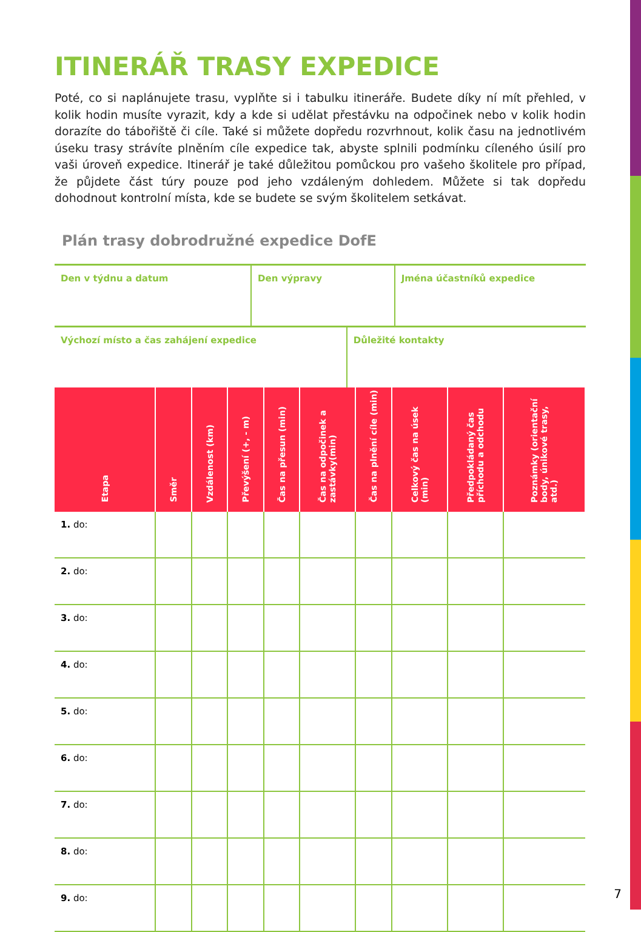ITINERÁŘ TRASY EXPEDICE
Poté, co si naplánujete trasu, vyplňte si i tabulku itineráře. Budete díky ní mít přehled, v kolik hodin musíte vyrazit, kdy a kde si udělat přestávku na odpočinek nebo v kolik hodin dorazíte do tábořiště či cíle. Také si můžete dopředu rozvrhnout, kolik času na jednotlivém úseku trasy strávíte plněním cíle expedice tak, abyste splnili podmínku cíleného úsilí pro vaši úroveň expedice. Itinerář je také důležitou pomůckou pro vašeho školitele pro případ, že půjdete část túry pouze pod jeho vzdáleným dohledem. Můžete si tak dopředu dohodnout kontrolní místa, kde se budete se svým školitelem setkávat.
Plán trasy dobrodružné expedice DofE
| Den v týdnu a datum | Den výpravy | Jména účastníků expedice |
| Výchozí místo a čas zahájení expedice | Důležité kontakty |
| Etapa | Směr | Vzdálenost (km) | Převýšení (+, - m) | Čas na přesun (min) | Čas na odpočinek a zastávky(min) | Čas na plnění cíle (min) | Celkový čas na úsek (min) | Předpokládaný čas příchodu a odchodu | Poznámky (orientační body, únikové trasy, atd.) |
| --- | --- | --- | --- | --- | --- | --- | --- | --- | --- |
| 1. do: | | | | | | | | | |
| 2. do: | | | | | | | | | |
| 3. do: | | | | | | | | | |
| 4. do: | | | | | | | | | |
| 5. do: | | | | | | | | | |
| 6. do: | | | | | | | | | |
| 7. do: | | | | | | | | | |
| 8. do: | | | | | | | | | |
| 9. do: | | | | | | | | | |
7